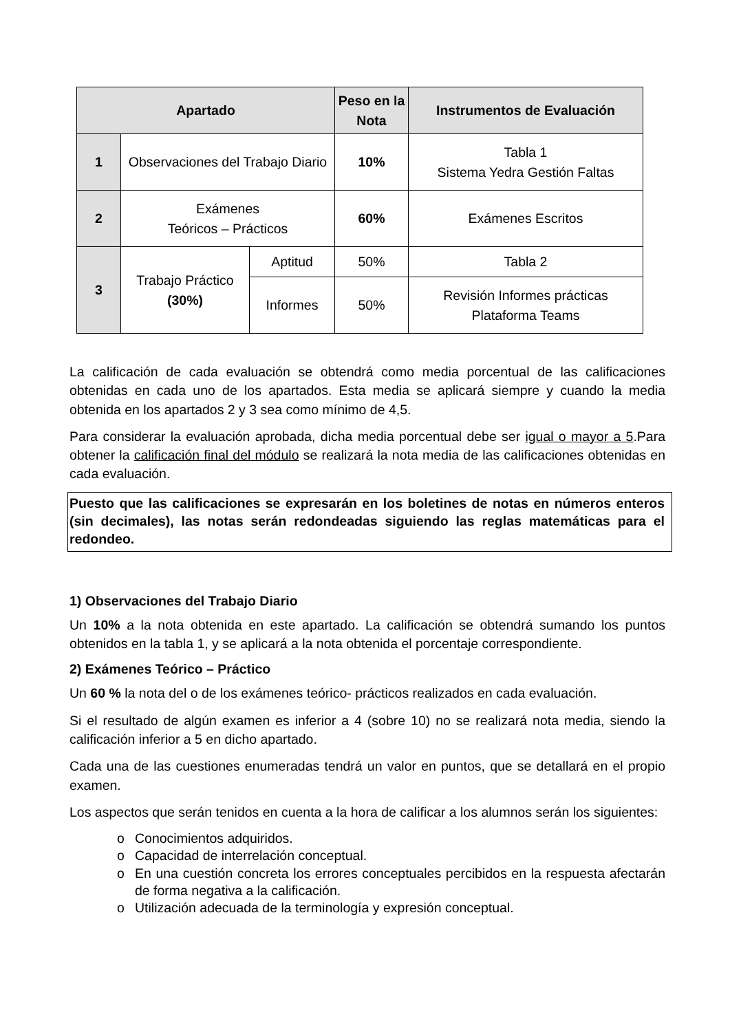| Apartado | | | Peso en la Nota | Instrumentos de Evaluación |
| --- | --- | --- | --- | --- |
| 1 | Observaciones del Trabajo Diario | | 10% | Tabla 1 Sistema Yedra Gestión Faltas |
| 2 | Exámenes Teóricos – Prácticos | | 60% | Exámenes Escritos |
| 3 | Trabajo Práctico (30%) | Aptitud | 50% | Tabla 2 |
| | | Informes | 50% | Revisión Informes prácticas Plataforma Teams |
La calificación de cada evaluación se obtendrá como media porcentual de las calificaciones obtenidas en cada uno de los apartados. Esta media se aplicará siempre y cuando la media obtenida en los apartados 2 y 3 sea como mínimo de 4,5.
Para considerar la evaluación aprobada, dicha media porcentual debe ser igual o mayor a 5.Para obtener la calificación final del módulo se realizará la nota media de las calificaciones obtenidas en cada evaluación.
Puesto que las calificaciones se expresarán en los boletines de notas en números enteros (sin decimales), las notas serán redondeadas siguiendo las reglas matemáticas para el redondeo.
1) Observaciones del Trabajo Diario
Un 10% a la nota obtenida en este apartado. La calificación se obtendrá sumando los puntos obtenidos en la tabla 1, y se aplicará a la nota obtenida el porcentaje correspondiente.
2) Exámenes Teórico – Práctico
Un 60 % la nota del o de los exámenes teórico- prácticos realizados en cada evaluación.
Si el resultado de algún examen es inferior a 4 (sobre 10) no se realizará nota media, siendo la calificación inferior a 5 en dicho apartado.
Cada una de las cuestiones enumeradas tendrá un valor en puntos, que se detallará en el propio examen.
Los aspectos que serán tenidos en cuenta a la hora de calificar a los alumnos serán los siguientes:
o Conocimientos adquiridos.
o Capacidad de interrelación conceptual.
o En una cuestión concreta los errores conceptuales percibidos en la respuesta afectarán de forma negativa a la calificación.
o Utilización adecuada de la terminología y expresión conceptual.